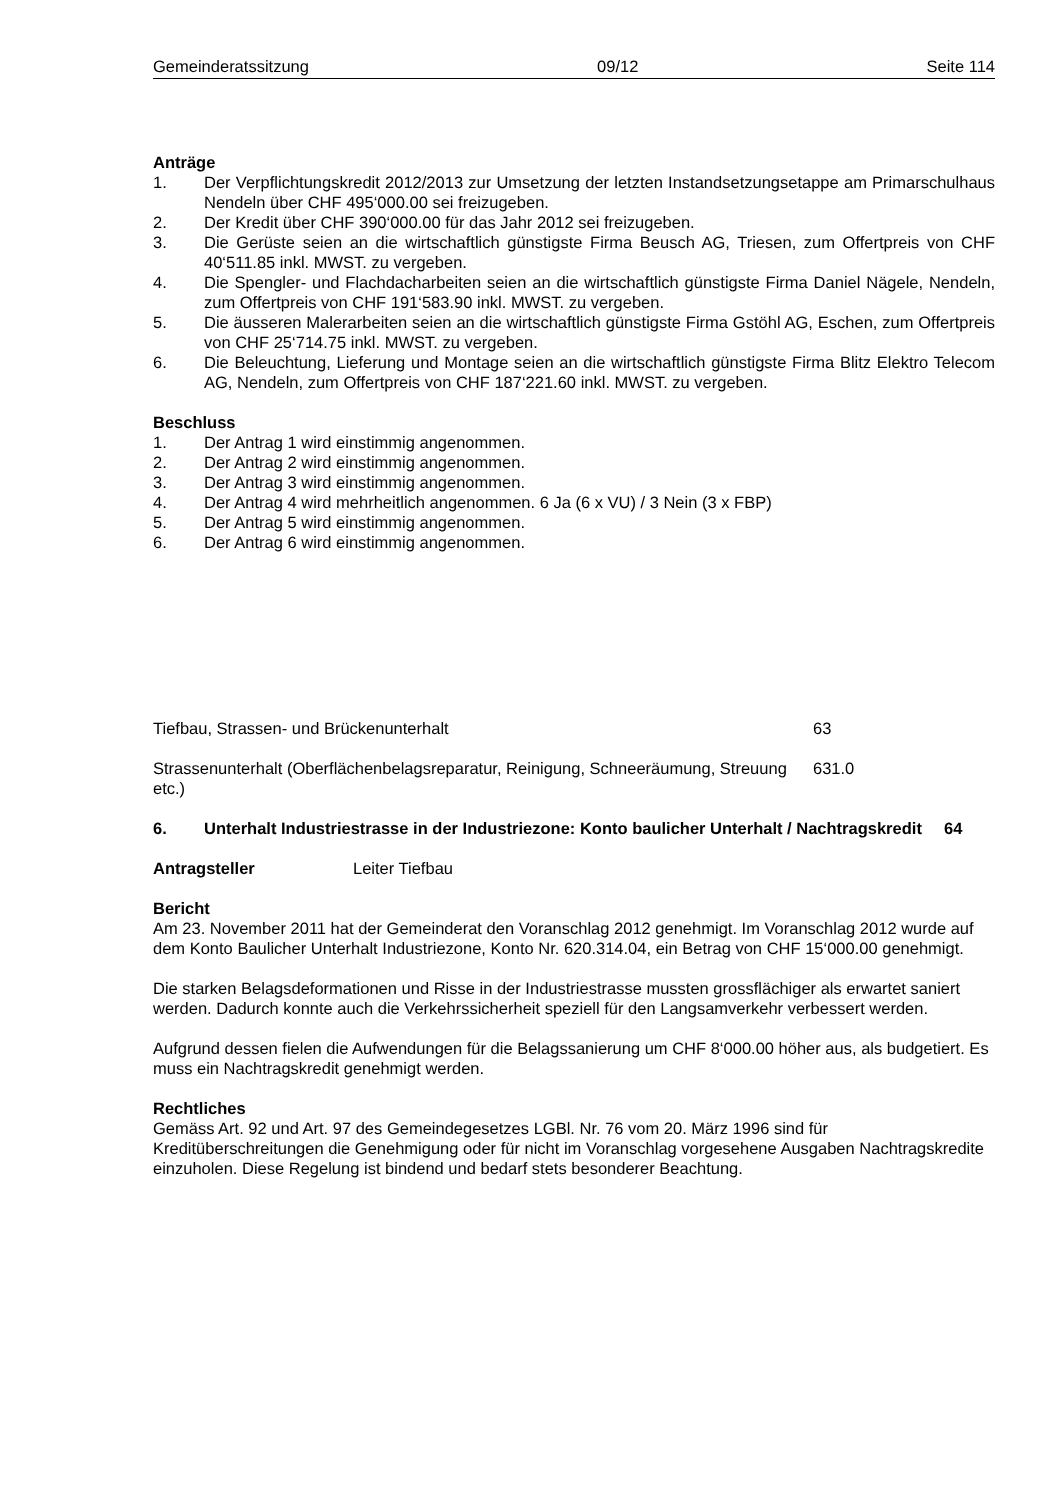Gemeinderatssitzung 09/12 Seite 114
Anträge
1. Der Verpflichtungskredit 2012/2013 zur Umsetzung der letzten Instandsetzungsetappe am Primarschulhaus Nendeln über CHF 495‘000.00 sei freizugeben.
2. Der Kredit über CHF 390‘000.00 für das Jahr 2012 sei freizugeben.
3. Die Gerüste seien an die wirtschaftlich günstigste Firma Beusch AG, Triesen, zum Offertpreis von CHF 40‘511.85 inkl. MWST. zu vergeben.
4. Die Spengler- und Flachdacharbeiten seien an die wirtschaftlich günstigste Firma Daniel Nägele, Nendeln, zum Offertpreis von CHF 191‘583.90 inkl. MWST. zu vergeben.
5. Die äusseren Malerarbeiten seien an die wirtschaftlich günstigste Firma Gstöhl AG, Eschen, zum Offertpreis von CHF 25‘714.75 inkl. MWST. zu vergeben.
6. Die Beleuchtung, Lieferung und Montage seien an die wirtschaftlich günstigste Firma Blitz Elektro Telecom AG, Nendeln, zum Offertpreis von CHF 187‘221.60 inkl. MWST. zu vergeben.
Beschluss
1. Der Antrag 1 wird einstimmig angenommen.
2. Der Antrag 2 wird einstimmig angenommen.
3. Der Antrag 3 wird einstimmig angenommen.
4. Der Antrag 4 wird mehrheitlich angenommen. 6 Ja (6 x VU) / 3 Nein (3 x FBP)
5. Der Antrag 5 wird einstimmig angenommen.
6. Der Antrag 6 wird einstimmig angenommen.
Tiefbau, Strassen- und Brückenunterhalt 63
Strassenunterhalt (Oberflächenbelagsreparatur, Reinigung, Schneeräumung, Streuung etc.) 631.0
6. Unterhalt Industriestrasse in der Industriezone: Konto baulicher Unterhalt / Nachtragskredit 64
Antragsteller Leiter Tiefbau
Bericht
Am 23. November 2011 hat der Gemeinderat den Voranschlag 2012 genehmigt. Im Voranschlag 2012 wurde auf dem Konto Baulicher Unterhalt Industriezone, Konto Nr. 620.314.04, ein Betrag von CHF 15‘000.00 genehmigt.
Die starken Belagsdeformationen und Risse in der Industriestrasse mussten grossflächiger als erwartet saniert werden. Dadurch konnte auch die Verkehrssicherheit speziell für den Langsamverkehr verbessert werden.
Aufgrund dessen fielen die Aufwendungen für die Belagssanierung um CHF 8‘000.00 höher aus, als budgetiert. Es muss ein Nachtragskredit genehmigt werden.
Rechtliches
Gemäss Art. 92 und Art. 97 des Gemeindegesetzes LGBl. Nr. 76 vom 20. März 1996 sind für Kreditüberschreitungen die Genehmigung oder für nicht im Voranschlag vorgesehene Ausgaben Nachtragskredite einzuholen. Diese Regelung ist bindend und bedarf stets besonderer Beachtung.